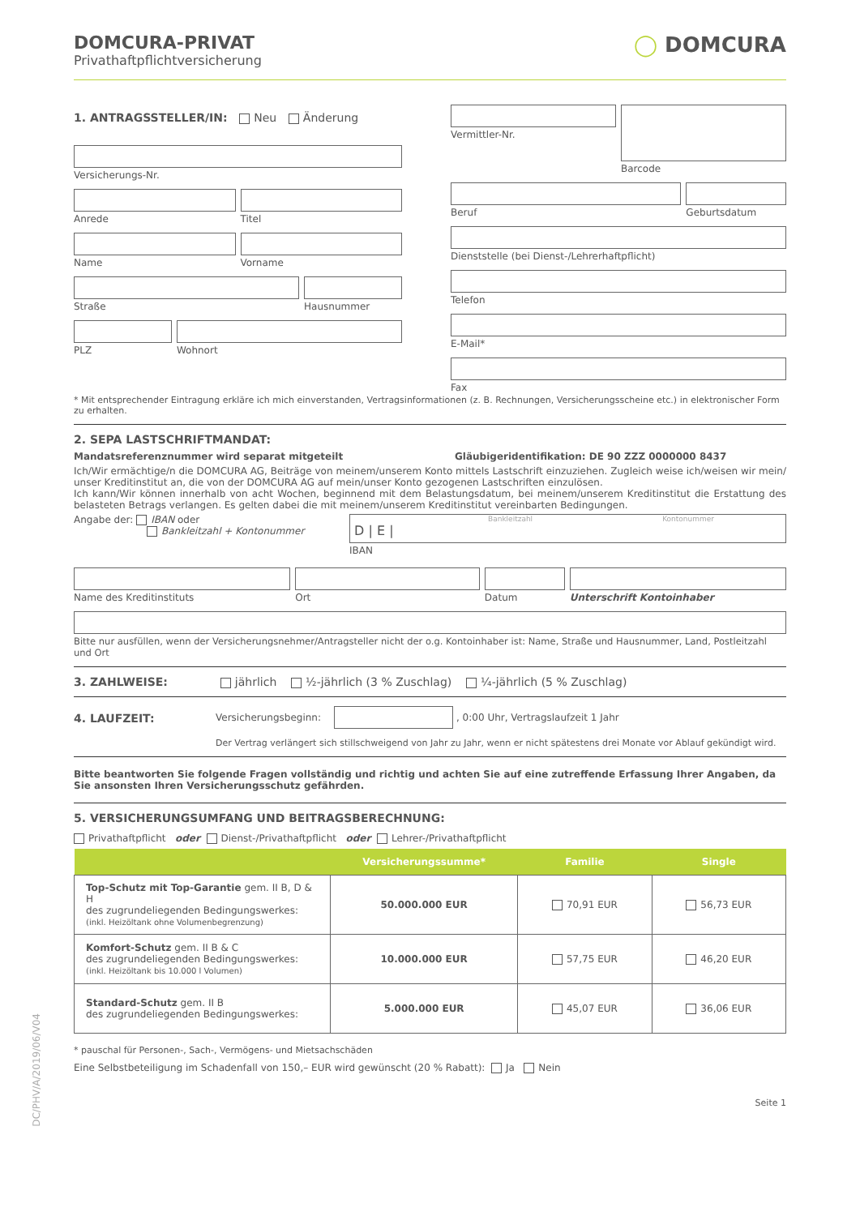DOMCURA-PRIVAT
Privathaftpflichtversicherung
◯ DOMCURA
1. ANTRAGSSTELLER/IN: Neu Änderung
Versicherungs-Nr.
Anrede Titel
Name Vorname
Straße Hausnummer
PLZ Wohnort
Vermittler-Nr. Barcode
Beruf Geburtsdatum
Dienststelle (bei Dienst-/Lehrerhaftpflicht)
Telefon
E-Mail*
Fax
* Mit entsprechender Eintragung erkläre ich mich einverstanden, Vertragsinformationen (z. B. Rechnungen, Versicherungsscheine etc.) in elektronischer Form zu erhalten.
2. SEPA LASTSCHRIFTMANDAT:
Mandatsreferenznummer wird separat mitgeteilt Gläubigeridentifikation: DE 90 ZZZ 0000000 8437
Ich/Wir ermächtige/n die DOMCURA AG, Beiträge von meinem/unserem Konto mittels Lastschrift einzuziehen. Zugleich weise ich/weisen wir mein/ unser Kreditinstitut an, die von der DOMCURA AG auf mein/unser Konto gezogenen Lastschriften einzulösen.
Ich kann/Wir können innerhalb von acht Wochen, beginnend mit dem Belastungsdatum, bei meinem/unserem Kreditinstitut die Erstattung des belasteten Betrags verlangen. Es gelten dabei die mit meinem/unserem Kreditinstitut vereinbarten Bedingungen.
Angabe der: IBAN oder
Bankleitzahl + Kontonummer
Bankleitzahl Kontonummer
D | E |
IBAN
Name des Kreditinstituts Ort Datum Unterschrift Kontoinhaber
Bitte nur ausfüllen, wenn der Versicherungsnehmer/Antragsteller nicht der o.g. Kontoinhaber ist: Name, Straße und Hausnummer, Land, Postleitzahl und Ort
3. ZAHLWEISE: jährlich ½-jährlich (3 % Zuschlag) ¼-jährlich (5 % Zuschlag)
4. LAUFZEIT:
Versicherungsbeginn: , 0:00 Uhr, Vertragslaufzeit 1 Jahr
Der Vertrag verlängert sich stillschweigend von Jahr zu Jahr, wenn er nicht spätestens drei Monate vor Ablauf gekündigt wird.
Bitte beantworten Sie folgende Fragen vollständig und richtig und achten Sie auf eine zutreffende Erfassung Ihrer Angaben, da Sie ansonsten Ihren Versicherungsschutz gefährden.
5. VERSICHERUNGSUMFANG UND BEITRAGSBERECHNUNG:
Privathaftpflicht oder Dienst-/Privathaftpflicht oder Lehrer-/Privathaftpflicht
| | Versicherungssumme* | Familie | Single |
| --- | --- | --- | --- |
| Top-Schutz mit Top-Garantie gem. II B, D & H des zugrundeliegenden Bedingungswerkes: (inkl. Heizöltank ohne Volumenbegrenzung) | 50.000.000 EUR | 70,91 EUR | 56,73 EUR |
| Komfort-Schutz gem. II B & C des zugrundeliegenden Bedingungswerkes: (inkl. Heizöltank bis 10.000 l Volumen) | 10.000.000 EUR | 57,75 EUR | 46,20 EUR |
| Standard-Schutz gem. II B des zugrundeliegenden Bedingungswerkes: | 5.000.000 EUR | 45,07 EUR | 36,06 EUR |
* pauschal für Personen-, Sach-, Vermögens- und Mietsachschäden
Eine Selbstbeteiligung im Schadenfall von 150,– EUR wird gewünscht (20 % Rabatt): Ja Nein
Seite 1
DC/PHV/A/2019/06/V04